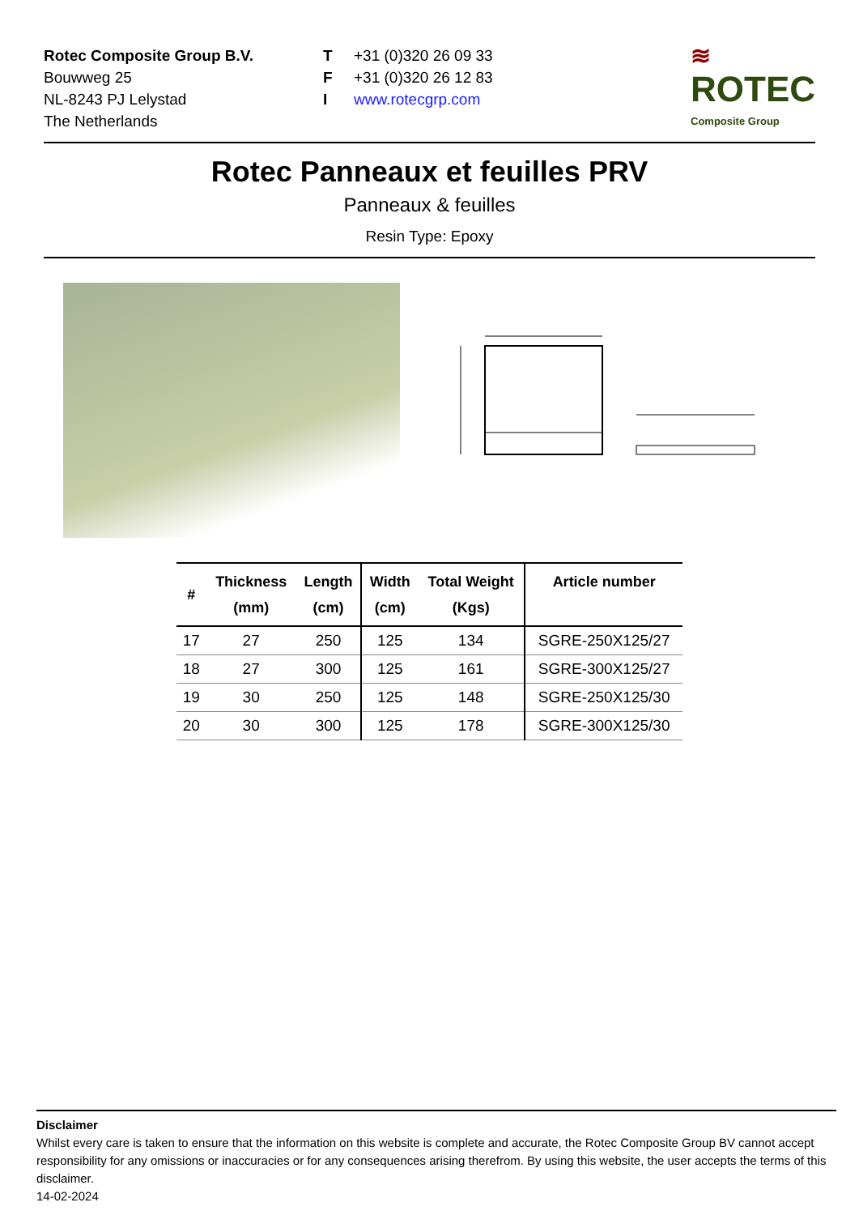Rotec Composite Group B.V.
Bouwweg 25
NL-8243 PJ Lelystad
The Netherlands
T
F
I
+31 (0)320 26 09 33
+31 (0)320 26 12 83
www.rotecgrp.com
≋
ROTEC
Composite Group
Rotec Panneaux et feuilles PRV
Panneaux & feuilles
Resin Type: Epoxy
| # | Thickness (mm) | Length (cm) | Width (cm) | Total Weight (Kgs) | Article number |
| --- | --- | --- | --- | --- | --- |
| 17 | 27 | 250 | 125 | 134 | SGRE-250X125/27 |
| 18 | 27 | 300 | 125 | 161 | SGRE-300X125/27 |
| 19 | 30 | 250 | 125 | 148 | SGRE-250X125/30 |
| 20 | 30 | 300 | 125 | 178 | SGRE-300X125/30 |
Disclaimer
Whilst every care is taken to ensure that the information on this website is complete and accurate, the Rotec Composite Group BV cannot accept responsibility for any omissions or inaccuracies or for any consequences arising therefrom. By using this website, the user accepts the terms of this disclaimer.
14-02-2024